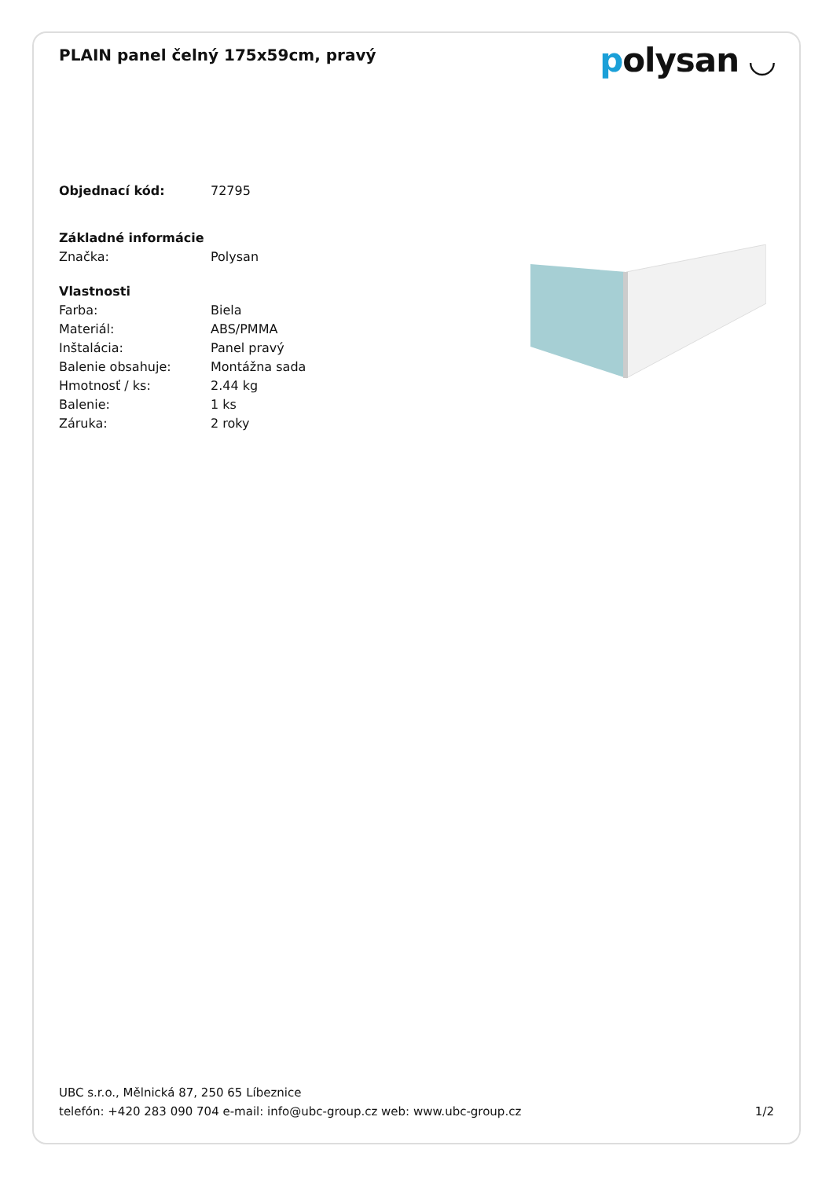PLAIN panel čelný 175x59cm, pravý
polysan ◡
| Objednací kód: | 72795 |
| Základné informácie | |
| Značka: | Polysan |
| Vlastnosti | |
| Farba: | Biela |
| Materiál: | ABS/PMMA |
| Inštalácia: | Panel pravý |
| Balenie obsahuje: | Montážna sada |
| Hmotnosť / ks: | 2.44 kg |
| Balenie: | 1 ks |
| Záruka: | 2 roky |
UBC s.r.o., Mělnická 87, 250 65 Líbeznice
telefón: +420 283 090 704 e-mail: info@ubc-group.cz web: www.ubc-group.cz 1/2